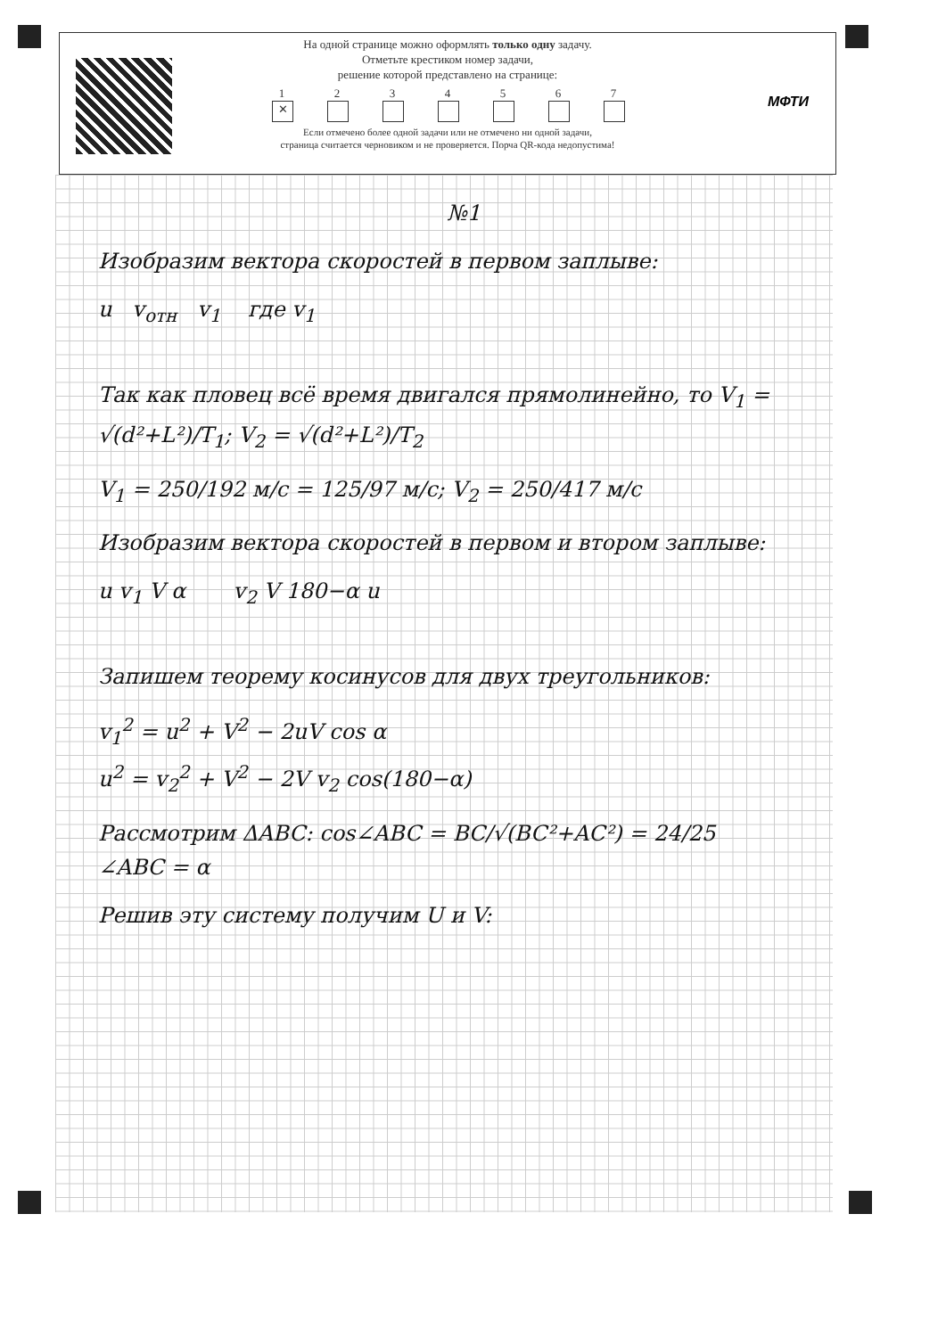На одной странице можно оформлять только одну задачу.
Отметьте крестиком номер задачи,
решение которой представлено на странице:
1
✕
2 3 4 5 6 7
Если отмечено более одной задачи или не отмечено ни одной задачи,
страница считается черновиком и не проверяется. Порча QR-кода недопустима!
МФТИ
№1
Изобразим вектора скоростей в первом заплыве:
u v<sub>отн</sub> v<sub>1</sub> где v<sub>1</sub>
Так как пловец всё время двигался прямолинейно, то V<sub>1</sub> = √(d²+L²)/T<sub>1</sub>; V<sub>2</sub> = √(d²+L²)/T<sub>2</sub>
V<sub>1</sub> = 250/192 м/с = 125/97 м/с; V<sub>2</sub> = 250/417 м/с
Изобразим вектора скоростей в первом и втором заплыве:
u v<sub>1</sub> V α v<sub>2</sub> V 180−α u
Запишем теорему косинусов для двух треугольников:
v<sub>1</sub><sup>2</sup> = u<sup>2</sup> + V<sup>2</sup> − 2uV cos α
u<sup>2</sup> = v<sub>2</sub><sup>2</sup> + V<sup>2</sup> − 2V v<sub>2</sub> cos(180−α)
Рассмотрим ΔABC: cos∠ABC = BC/√(BC²+AC²) = 24/25
∠ABC = α
Решив эту систему получим U и V: